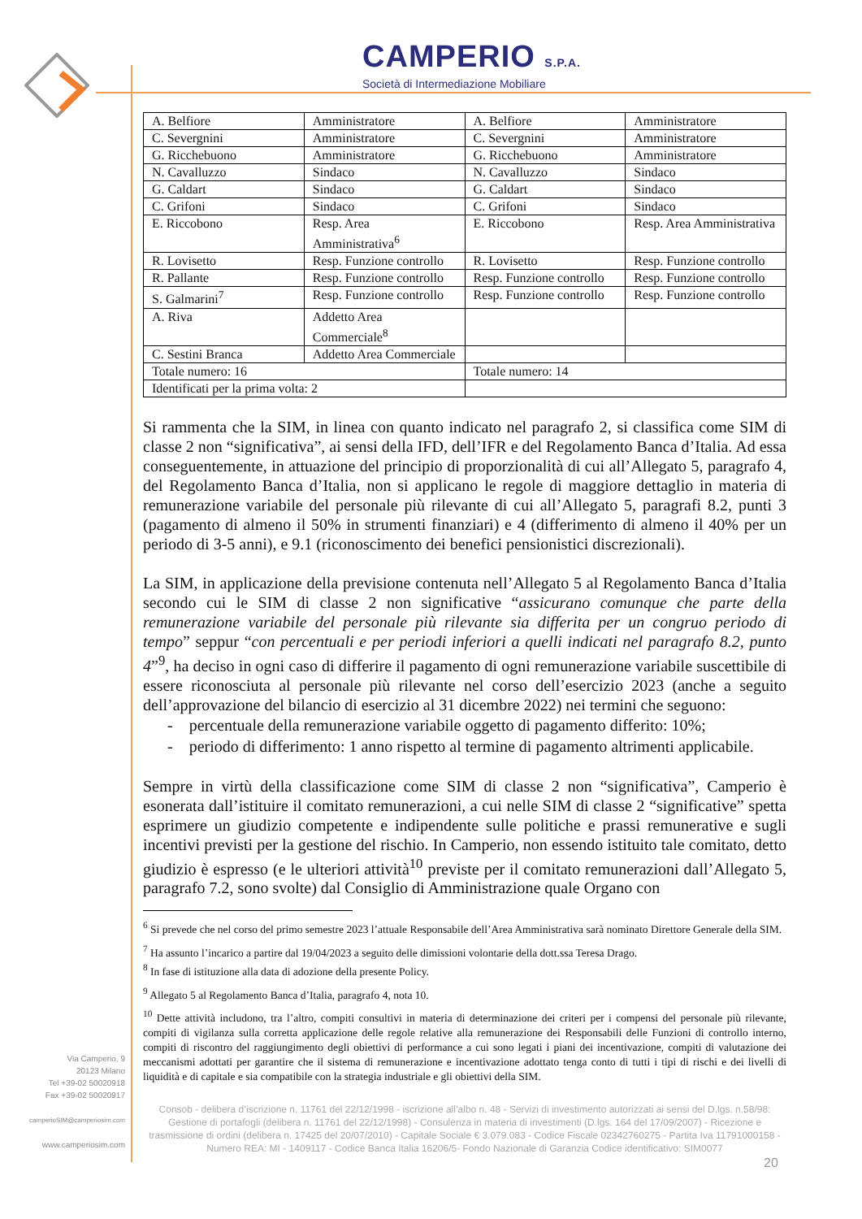CAMPERIO S.P.A.
Società di Intermediazione Mobiliare
| A. Belfiore | Amministratore | A. Belfiore | Amministratore |
| C. Severgnini | Amministratore | C. Severgnini | Amministratore |
| G. Ricchebuono | Amministratore | G. Ricchebuono | Amministratore |
| N. Cavalluzzo | Sindaco | N. Cavalluzzo | Sindaco |
| G. Caldart | Sindaco | G. Caldart | Sindaco |
| C. Grifoni | Sindaco | C. Grifoni | Sindaco |
| E. Riccobono | Resp. Area Amministrativa<sup>6</sup> | E. Riccobono | Resp. Area Amministrativa |
| R. Lovisetto | Resp. Funzione controllo | R. Lovisetto | Resp. Funzione controllo |
| R. Pallante | Resp. Funzione controllo | Resp. Funzione controllo | Resp. Funzione controllo |
| S. Galmarini<sup>7</sup> | Resp. Funzione controllo | Resp. Funzione controllo | Resp. Funzione controllo |
| A. Riva | Addetto Area Commerciale<sup>8</sup> | | |
| C. Sestini Branca | Addetto Area Commerciale | | |
| Totale numero: 16 | | Totale numero: 14 | |
| Identificati per la prima volta: 2 | | | |
Si rammenta che la SIM, in linea con quanto indicato nel paragrafo 2, si classifica come SIM di classe 2 non “significativa”, ai sensi della IFD, dell’IFR e del Regolamento Banca d’Italia. Ad essa conseguentemente, in attuazione del principio di proporzionalità di cui all’Allegato 5, paragrafo 4, del Regolamento Banca d’Italia, non si applicano le regole di maggiore dettaglio in materia di remunerazione variabile del personale più rilevante di cui all’Allegato 5, paragrafi 8.2, punti 3 (pagamento di almeno il 50% in strumenti finanziari) e 4 (differimento di almeno il 40% per un periodo di 3-5 anni), e 9.1 (riconoscimento dei benefici pensionistici discrezionali).
La SIM, in applicazione della previsione contenuta nell’Allegato 5 al Regolamento Banca d’Italia secondo cui le SIM di classe 2 non significative “assicurano comunque che parte della remunerazione variabile del personale più rilevante sia differita per un congruo periodo di tempo” seppur “con percentuali e per periodi inferiori a quelli indicati nel paragrafo 8.2, punto 4”<sup>9</sup>, ha deciso in ogni caso di differire il pagamento di ogni remunerazione variabile suscettibile di essere riconosciuta al personale più rilevante nel corso dell’esercizio 2023 (anche a seguito dell’approvazione del bilancio di esercizio al 31 dicembre 2022) nei termini che seguono:
- percentuale della remunerazione variabile oggetto di pagamento differito: 10%;
- periodo di differimento: 1 anno rispetto al termine di pagamento altrimenti applicabile.
Sempre in virtù della classificazione come SIM di classe 2 non “significativa”, Camperio è esonerata dall’istituire il comitato remunerazioni, a cui nelle SIM di classe 2 “significative” spetta esprimere un giudizio competente e indipendente sulle politiche e prassi remunerative e sugli incentivi previsti per la gestione del rischio. In Camperio, non essendo istituito tale comitato, detto giudizio è espresso (e le ulteriori attività<sup>10</sup> previste per il comitato remunerazioni dall’Allegato 5, paragrafo 7.2, sono svolte) dal Consiglio di Amministrazione quale Organo con
<sup>6</sup> Si prevede che nel corso del primo semestre 2023 l’attuale Responsabile dell’Area Amministrativa sarà nominato Direttore Generale della SIM.
<sup>7</sup> Ha assunto l’incarico a partire dal 19/04/2023 a seguito delle dimissioni volontarie della dott.ssa Teresa Drago.
<sup>8</sup> In fase di istituzione alla data di adozione della presente Policy.
<sup>9</sup> Allegato 5 al Regolamento Banca d’Italia, paragrafo 4, nota 10.
<sup>10</sup> Dette attività includono, tra l’altro, compiti consultivi in materia di determinazione dei criteri per i compensi del personale più rilevante, compiti di vigilanza sulla corretta applicazione delle regole relative alla remunerazione dei Responsabili delle Funzioni di controllo interno, compiti di riscontro del raggiungimento degli obiettivi di performance a cui sono legati i piani dei incentivazione, compiti di valutazione dei meccanismi adottati per garantire che il sistema di remunerazione e incentivazione adottato tenga conto di tutti i tipi di rischi e dei livelli di liquidità e di capitale e sia compatibile con la strategia industriale e gli obiettivi della SIM.
Via Camperio, 9
20123 Milano
Tel +39-02 50020918
Fax +39-02 50020917
camperioSIM@camperiosim.com
www.camperiosim.com
Consob - delibera d’iscrizione n. 11761 del 22/12/1998 - iscrizione all’albo n. 48 - Servizi di investimento autorizzati ai sensi del D.lgs. n.58/98: Gestione di portafogli (delibera n. 11761 del 22/12/1998) - Consulenza in materia di investimenti (D.lgs. 164 del 17/09/2007) - Ricezione e trasmissione di ordini (delibera n. 17425 del 20/07/2010) - Capitale Sociale € 3.079.083 - Codice Fiscale 02342760275 - Partita Iva 11791000158 - Numero REA: MI - 1409117 - Codice Banca Italia 16206/5- Fondo Nazionale di Garanzia Codice identificativo: SIM0077
20